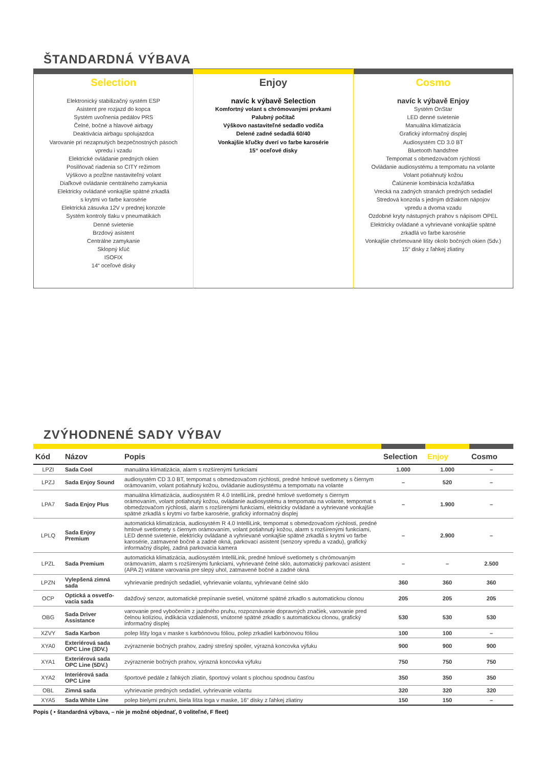ŠTANDARDNÁ VÝBAVA
| Selection Elektronický stabilizačný systém ESP Asistent pre rozjazd do kopca Systém uvoľnenia pedálov PRS Čelné, bočné a hlavové airbagy Deaktivácia airbagu spolujazdca Varovanie pri nezapnutých bezpečnostných pásoch vpredu i vzadu Elektrické ovládanie predných okien Posilňovač riadenia so CITY režimom Výškovo a pozĺžne nastaviteľný volant Diaľkové ovládanie centrálneho zamykania Elektricky ovládané vonkajšie spätné zrkadlá s krytmi vo farbe karosérie Elektrická zásuvka 12V v prednej konzole Systém kontroly tlaku v pneumatikách Denné svietenie Brzdový asistent Centrálne zamykanie Sklopný kľúč ISOFIX 14“ oceľové disky | Enjoy navíc k výbavě Selection Komfortný volant s chrómovanými prvkami Palubný počítač Výškovo nastaviteľné sedadlo vodiča Delené zadné sedadlá 60/40 Vonkajšie kľučky dverí vo farbe karosérie 15“ oceľové disky | Cosmo navíc k výbavě Enjoy Systém OnStar LED denné svietenie Manuálna klimatizácia Grafický informačný displej Audiosystém CD 3.0 BT Bluetooth handsfree Tempomat s obmedzovačom rýchlosti Ovládanie audiosystému a tempomatu na volante Volant potiahnutý kožou Čalúnenie kombinácia koža/látka Vrecká na zadných stranách predných sedadiel Stredová konzola s jedným držiakom nápojov vpredu a dvoma vzadu Ozdobné kryty nástupných prahov s nápisom OPEL Elektricky ovládané a vyhrievané vonkajšie spätné zrkadlá vo farbe karosérie Vonkajšie chrómované lišty okolo bočných okien (5dv.) 15“ disky z ľahkej zliatiny |
ZVÝHODNENÉ SADY VÝBAV
| Kód | Názov | Popis | Selection | Enjoy | Cosmo |
| --- | --- | --- | --- | --- | --- |
| LPZI | Sada Cool | manuálna klimatizácia, alarm s rozšírenými funkciami | 1.000 | 1.000 | – |
| LPZJ | Sada Enjoy Sound | audiosystém CD 3.0 BT, tempomat s obmedzovačom rýchlosti, predné hmlové svetlomety s čiernym orámovaním, volant potiahnutý kožou, ovládanie audiosystému a tempomatu na volante | – | 520 | – |
| LPA7 | Sada Enjoy Plus | manuálna klimatizácia, audiosystém R 4.0 IntelliLink, predné hmlové svetlomety s čiernym orámovaním, volant potiahnutý kožou, ovládanie audiosystému a tempomatu na volante, tempomat s obmedzovačom rýchlosti, alarm s rozšírenými funkciami, elektricky ovládané a vyhrievané vonkajšie spätné zrkadlá s krytmi vo farbe karosérie, grafický informačný displej | – | 1.900 | – |
| LPLQ | Sada Enjoy Premium | automatická klimatizácia, audiosystém R 4.0 IntelliLink, tempomat s obmedzovačom rýchlosti, predné hmlové svetlomety s čiernym orámovaním, volant potiahnutý kožou, alarm s rozšírenými funkciami, LED denné svietenie, elektricky ovládané a vyhrievané vonkajšie spätné zrkadlá s krytmi vo farbe karosérie, zatmavené bočné a zadné okná, parkovací asistent (senzory vpredu a vzadu), grafický informačný displej, zadná parkovacia kamera | – | 2.900 | – |
| LPZL | Sada Premium | automatická klimatizácia, audiosystém IntelliLink, predné hmlové svetlomety s chrómovaným orámovaním, alarm s rozšírenými funkciami, vyhrievané čelné sklo, automatický parkovací asistent (APA 2) vrátane varovania pre slepý uhol, zatmavené bočné a zadné okná | – | – | 2.500 |
| LPZN | Vylepšená zimná sada | vyhrievanie predných sedadiel, vyhrievanie volantu, vyhrievané čelné sklo | 360 | 360 | 360 |
| OCP | Optická a osvetľo-vacia sada | dažďový senzor, automatické prepínanie svetiel, vnútorné spätné zrkadlo s automatickou clonou | 205 | 205 | 205 |
| OBG | Sada Driver Assistance | varovanie pred vybočením z jazdného pruhu, rozpoznávanie dopravných značiek, varovanie pred čelnou kolíziou, indikácia vzdialenosti, vnútorné spätné zrkadlo s automatickou clonou, grafický informačný displej | 530 | 530 | 530 |
| XZVY | Sada Karbon | polep lišty loga v maske s karbónovou fóliou, polep zrkadiel karbónovou fóliou | 100 | 100 | – |
| XYA0 | Exteriérová sada OPC Line (3DV.) | zvýraznenie bočných prahov, zadný strešný spoiler, výrazná koncovka výfuku | 900 | 900 | 900 |
| XYA1 | Exteriérová sada OPC Line (5DV.) | zvýraznenie bočných prahov, výrazná koncovka výfuku | 750 | 750 | 750 |
| XYA2 | Interiérová sada OPC Line | športové pedále z ľahkých zliatin, športový volant s plochou spodnou časťou | 350 | 350 | 350 |
| OBL | Zimná sada | vyhrievanie predných sedadiel, vyhrievanie volantu | 320 | 320 | 320 |
| XYA5 | Sada White Line | polep bielymi pruhmi, biela lišta loga v maske, 16" disky z ľahkej zliatiny | 150 | 150 | – |
Popis ( • štandardná výbava, – nie je možné objednať, 0 voliteľné, F fleet)